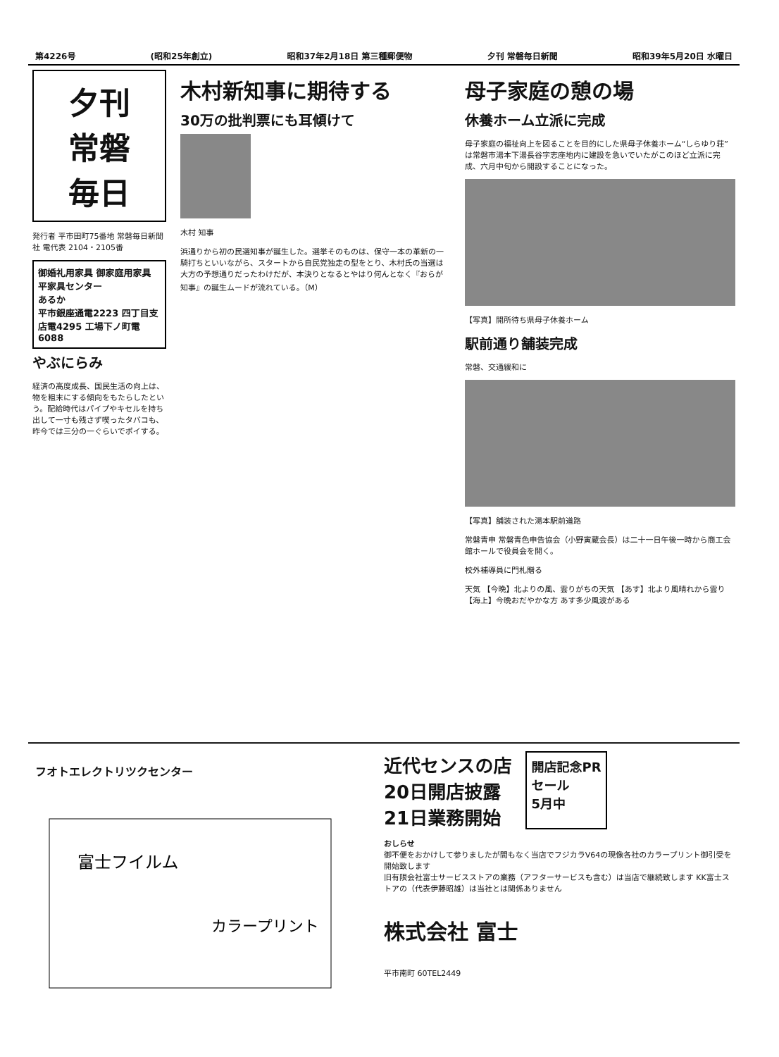第4226号 (昭和25年創立) 昭和37年2月18日 第三種郵便物 夕刊 常磐毎日新聞 昭和39年5月20日 水曜日
夕刊
常磐
毎日
発行者 平市田町75番地 常磐毎日新聞社 電代表 2104・2105番
御婚礼用家具 御家庭用家具
平家具センター
あるか
平市銀座通電2223 四丁目支店電4295 工場下ノ町電6088
やぶにらみ
経済の高度成長、国民生活の向上は、物を粗末にする傾向をもたらしたという。配給時代はパイプやキセルを持ち出して一寸も残さず喫ったタバコも、昨今では三分の一ぐらいでポイする。
木村新知事に期待する
30万の批判票にも耳傾けて
木村 知事
浜通りから初の民選知事が誕生した。選挙そのものは、保守一本の革新の一騎打ちといいながら、スタートから自民党独走の型をとり、木村氏の当選は大方の予想通りだったわけだが、本決りとなるとやはり何んとなく『おらが知事』の誕生ムードが流れている。（M）
母子家庭の憩の場
休養ホーム立派に完成
母子家庭の福祉向上を図ることを目的にした県母子休養ホーム“しらゆり荘”は常磐市湯本下湯長谷字志座地内に建設を急いでいたがこのほど立派に完成、六月中旬から開設することになった。
【写真】開所待ち県母子休養ホーム
駅前通り舗装完成
常磐、交通緩和に
【写真】舗装された湯本駅前道路
常磐青申 常磐青色申告協会（小野寅蔵会長）は二十一日午後一時から商工会館ホールで役員会を開く。
校外補導員に門札贈る
天気 【今晩】北よりの風、雲りがちの天気 【あす】北より風晴れから雲り 【海上】今晩おだやかな方 あす多少風波がある
フオトエレクトリツクセンター
富士フイルム
カラープリント
近代センスの店
20日開店披露
21日業務開始
開店記念PR
セール
5月中
おしらせ
御不便をおかけして参りましたが間もなく当店でフジカラV64の現像各社のカラープリント御引受を開始致します
旧有限会社富士サービスストアの業務（アフターサービスも含む）は当店で継続致します KK富士ストアの（代表伊藤昭雄）は当社とは関係ありません
株式会社 富士
平市南町 60TEL2449